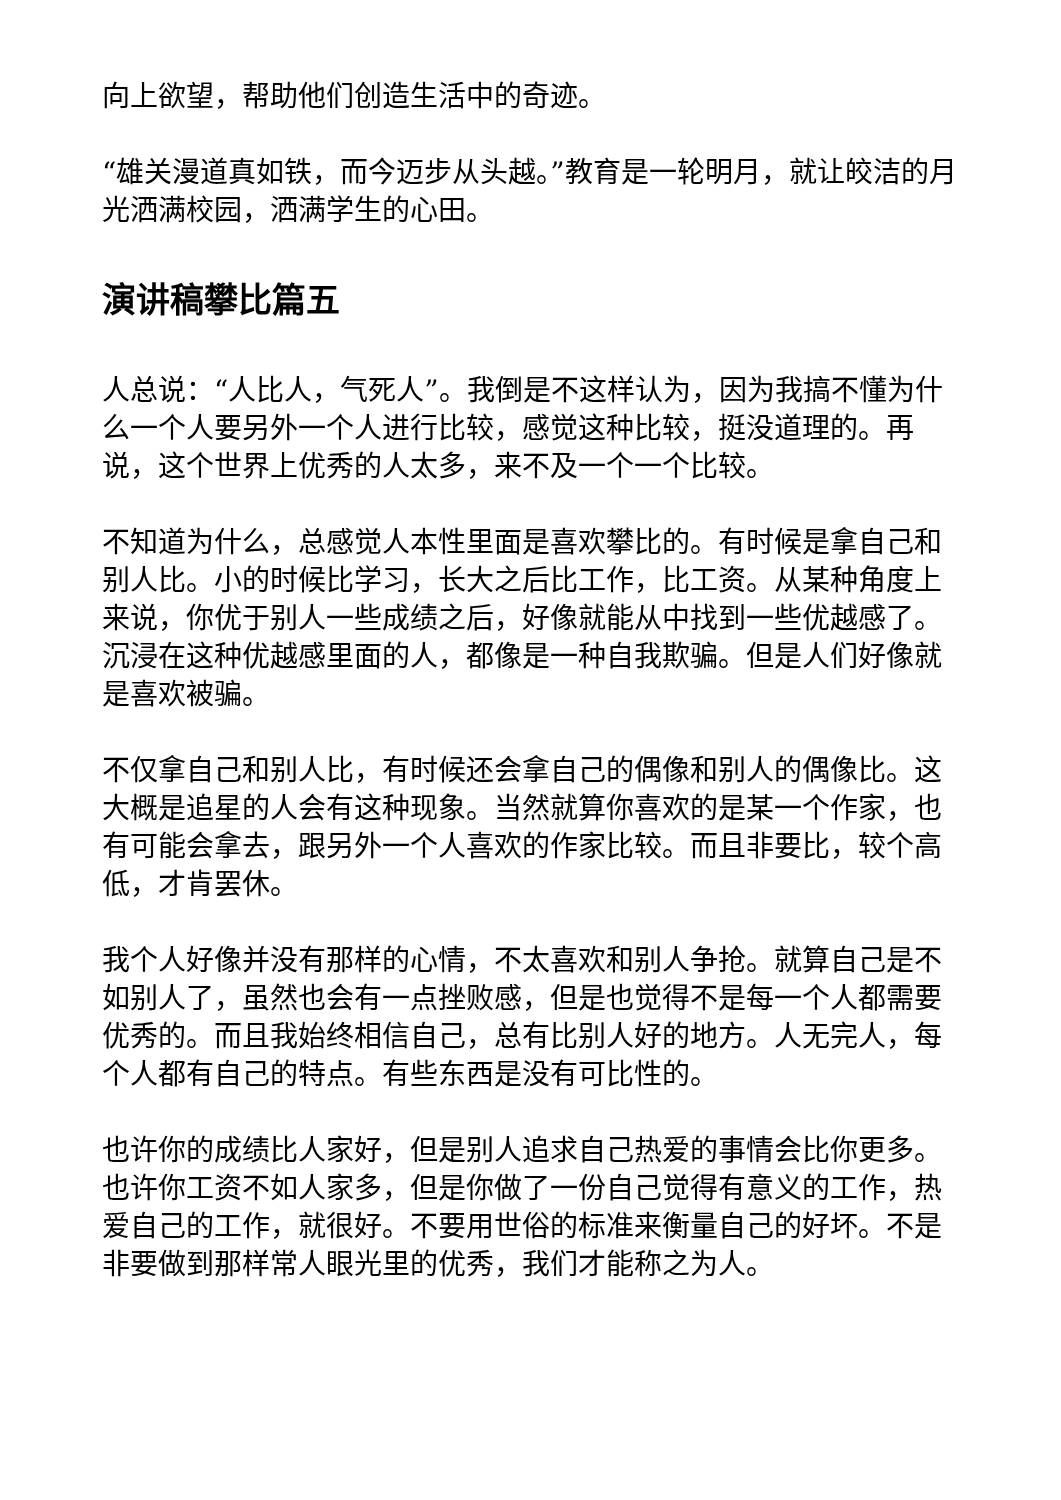向上欲望，帮助他们创造生活中的奇迹。
“雄关漫道真如铁，而今迈步从头越。”教育是一轮明月，就让皎洁的月光洒满校园，洒满学生的心田。
演讲稿攀比篇五
人总说：“人比人，气死人”。我倒是不这样认为，因为我搞不懂为什么一个人要另外一个人进行比较，感觉这种比较，挺没道理的。再说，这个世界上优秀的人太多，来不及一个一个比较。
不知道为什么，总感觉人本性里面是喜欢攀比的。有时候是拿自己和别人比。小的时候比学习，长大之后比工作，比工资。从某种角度上来说，你优于别人一些成绩之后，好像就能从中找到一些优越感了。沉浸在这种优越感里面的人，都像是一种自我欺骗。但是人们好像就是喜欢被骗。
不仅拿自己和别人比，有时候还会拿自己的偶像和别人的偶像比。这大概是追星的人会有这种现象。当然就算你喜欢的是某一个作家，也有可能会拿去，跟另外一个人喜欢的作家比较。而且非要比，较个高低，才肯罢休。
我个人好像并没有那样的心情，不太喜欢和别人争抢。就算自己是不如别人了，虽然也会有一点挫败感，但是也觉得不是每一个人都需要优秀的。而且我始终相信自己，总有比别人好的地方。人无完人，每个人都有自己的特点。有些东西是没有可比性的。
也许你的成绩比人家好，但是别人追求自己热爱的事情会比你更多。也许你工资不如人家多，但是你做了一份自己觉得有意义的工作，热爱自己的工作，就很好。不要用世俗的标准来衡量自己的好坏。不是非要做到那样常人眼光里的优秀，我们才能称之为人。